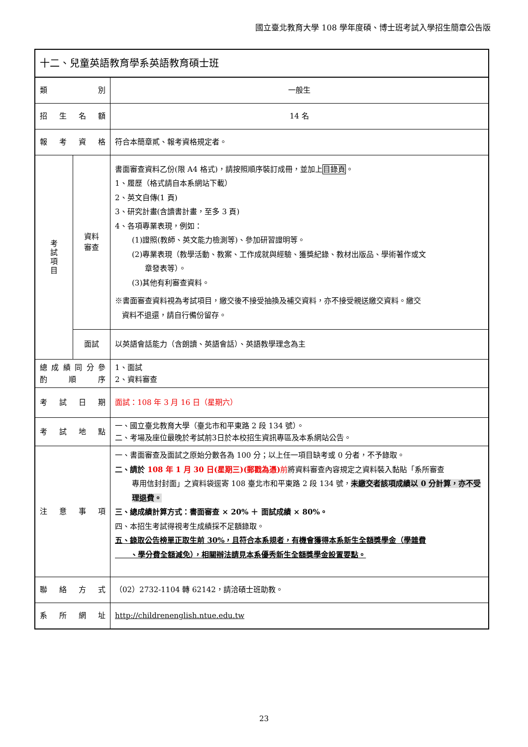國立臺北教育大學 108 學年度碩、博士班考試入學招生簡章公告版
| 十二、兒童英語教育學系英語教育碩士班 | | |
| 類 別 | | 一般生 |
| 招 生 名 額 | | 14 名 |
| 報 考 資 格 | | 符合本簡章貳、報考資格規定者。 |
| 考 試 項 目 | 資料 審查 | 書面審查資料乙份(限 A4 格式)，請按照順序裝訂成冊，並加上 目錄頁 。 1、履歷（格式請自本系網站下載） 2、英文自傳(1 頁) 3、研究計畫(含讀書計畫，至多 3 頁) 4、各項專業表現，例如： (1)證照(教師、英文能力檢測等)、參加研習證明等。 (2)專業表現（教學活動、教案、工作成就與經驗、獲獎紀錄、教材出版品、學術著作或文 章發表等）。 (3)其他有利審查資料。 ※書面審查資料視為考試項目，繳交後不接受抽換及補交資料，亦不接受親送繳交資料。繳交 資料不退還，請自行備份留存。 |
| | 面試 | 以英語會話能力（含朗讀、英語會話）、英語教學理念為主 |
| 總 成 績 同 分 參 酌 順 序 | | 1、面試 2、資料審查 |
| 考 試 日 期 | | 面試：108 年 3 月 16 日（星期六） |
| 考 試 地 點 | | 一、國立臺北教育大學（臺北市和平東路 2 段 134 號）。 二、考場及座位最晚於考試前3日於本校招生資訊專區及本系網站公告。 |
| 注 意 事 項 | | 一、書面審查及面試之原始分數各為 100 分；以上任一項目缺考或 0 分者，不予錄取。 二、請於 108 年 1 月 30 日(星期三)(郵戳為憑) 前 將資料審查內容規定之資料裝入黏貼「系所審查 專用信封封面」之資料袋逕寄 108 臺北市和平東路 2 段 134 號， 未繳交者該項成績以 0 分計算，亦不受理退費。 三、總成績計算方式：書面審查 × 20% ＋ 面試成績 × 80%。 四、本招生考試得視考生成績採不足額錄取。 五、錄取公告榜單正取生前 30%，且符合本系規者，有機會獲得本系新生全額獎學金（學雜費 、學分費全額減免），相關辦法請見本系優秀新生全額獎學金設置要點。 |
| 聯 絡 方 式 | | （02）2732-1104 轉 62142，請洽碩士班助教。 |
| 系 所 網 址 | | http://childrenenglish.ntue.edu.tw |
23